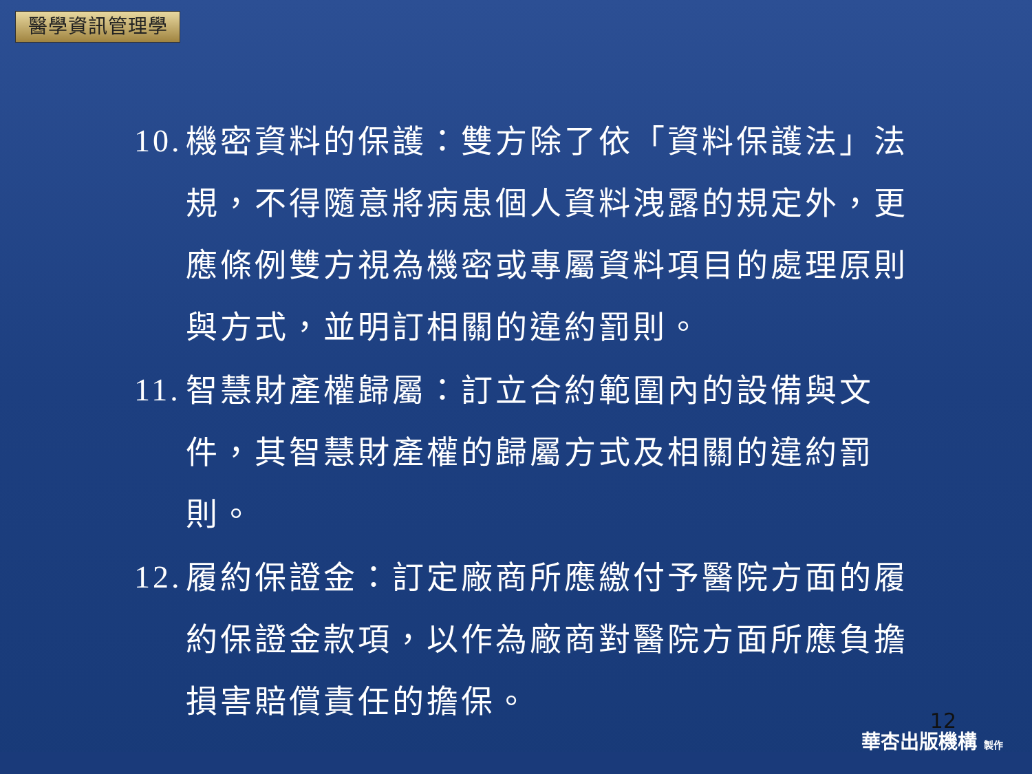醫學資訊管理學
10.
機密資料的保護：雙方除了依「資料保護法」法規，不得隨意將病患個人資料洩露的規定外，更應條例雙方視為機密或專屬資料項目的處理原則與方式，並明訂相關的違約罰則。
11.
智慧財產權歸屬：訂立合約範圍內的設備與文件，其智慧財產權的歸屬方式及相關的違約罰則。
12.
履約保證金：訂定廠商所應繳付予醫院方面的履約保證金款項，以作為廠商對醫院方面所應負擔損害賠償責任的擔保。
12
華杏出版機構 製作